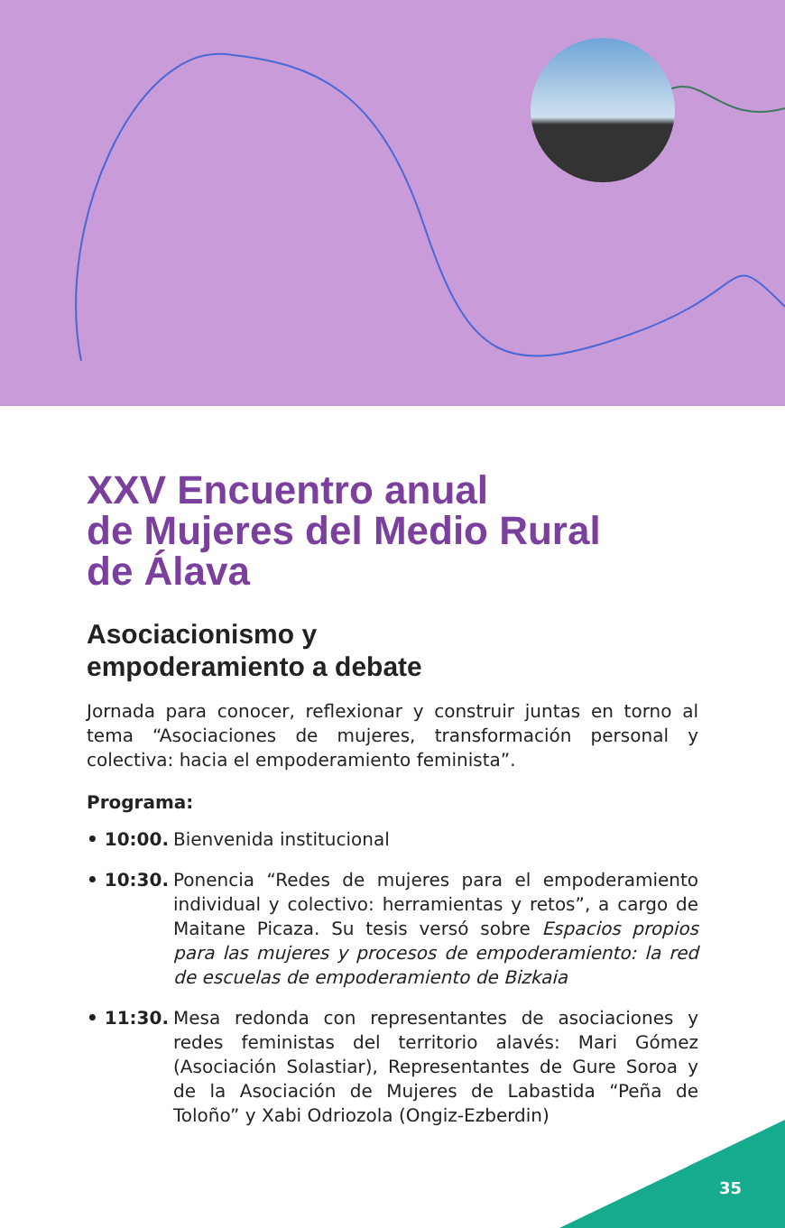XXV Encuentro anual
de Mujeres del Medio Rural
de Álava
Asociacionismo y
empoderamiento a debate
Jornada para conocer, reflexionar y construir juntas en torno al tema “Asociaciones de mujeres, transformación personal y colectiva: hacia el empoderamiento feminista”.
Programa:
• 10:00. Bienvenida institucional
• 10:30. Ponencia “Redes de mujeres para el empoderamiento individual y colectivo: herramientas y retos”, a cargo de Maitane Picaza. Su tesis versó sobre Espacios propios para las mujeres y procesos de empoderamiento: la red de escuelas de empoderamiento de Bizkaia
• 11:30. Mesa redonda con representantes de asociaciones y redes feministas del territorio alavés: Mari Gómez (Asociación Solastiar), Representantes de Gure Soroa y de la Asociación de Mujeres de Labastida “Peña de Toloño” y Xabi Odriozola (Ongiz-Ezberdin)
35